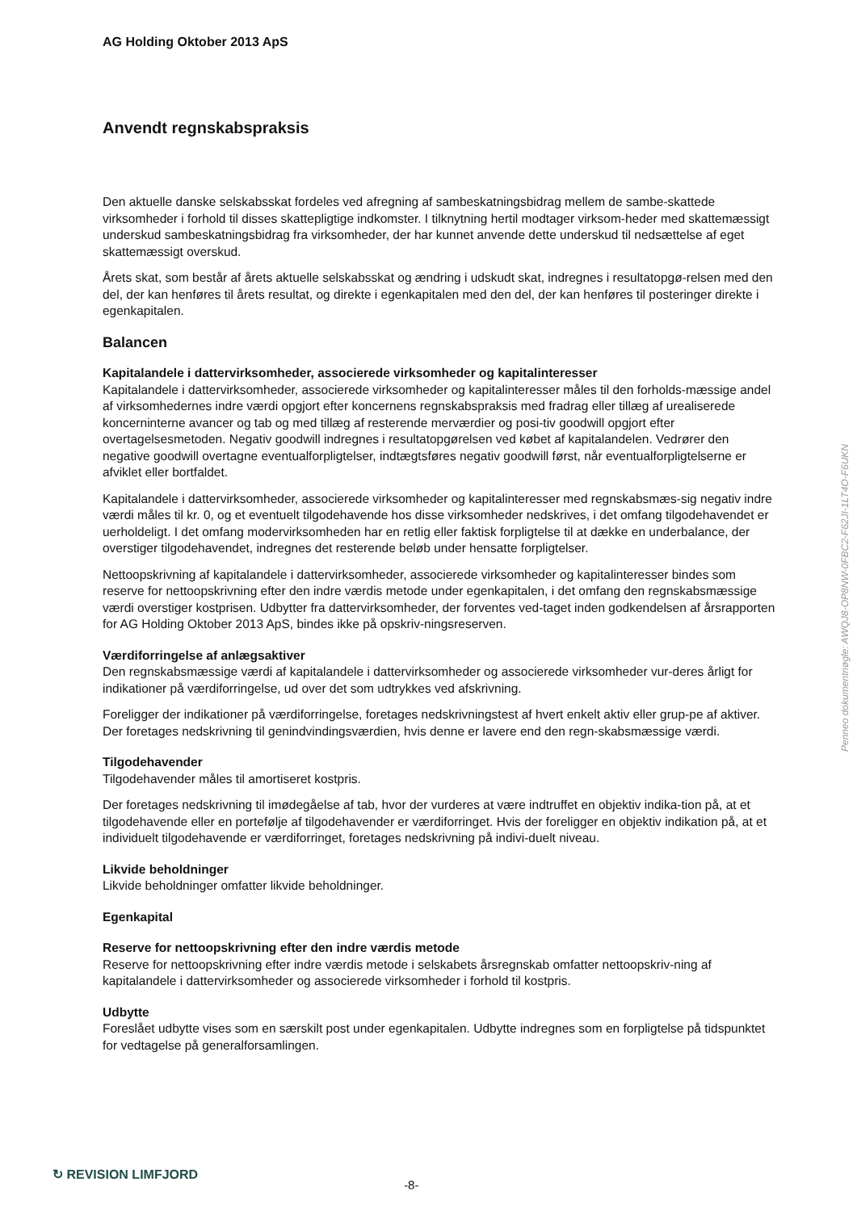AG Holding Oktober 2013 ApS
Anvendt regnskabspraksis
Den aktuelle danske selskabsskat fordeles ved afregning af sambeskatningsbidrag mellem de sambe-skattede virksomheder i forhold til disses skattepligtige indkomster. I tilknytning hertil modtager virksom-heder med skattemæssigt underskud sambeskatningsbidrag fra virksomheder, der har kunnet anvende dette underskud til nedsættelse af eget skattemæssigt overskud.
Årets skat, som består af årets aktuelle selskabsskat og ændring i udskudt skat, indregnes i resultatopgø-relsen med den del, der kan henføres til årets resultat, og direkte i egenkapitalen med den del, der kan henføres til posteringer direkte i egenkapitalen.
Balancen
Kapitalandele i dattervirksomheder, associerede virksomheder og kapitalinteresser
Kapitalandele i dattervirksomheder, associerede virksomheder og kapitalinteresser måles til den forholds-mæssige andel af virksomhedernes indre værdi opgjort efter koncernens regnskabspraksis med fradrag eller tillæg af urealiserede koncerninterne avancer og tab og med tillæg af resterende merværdier og posi-tiv goodwill opgjort efter overtagelsesmetoden. Negativ goodwill indregnes i resultatopgørelsen ved købet af kapitalandelen. Vedrører den negative goodwill overtagne eventualforpligtelser, indtægtsføres negativ goodwill først, når eventualforpligtelserne er afviklet eller bortfaldet.
Kapitalandele i dattervirksomheder, associerede virksomheder og kapitalinteresser med regnskabsmæs-sig negativ indre værdi måles til kr. 0, og et eventuelt tilgodehavende hos disse virksomheder nedskrives, i det omfang tilgodehavendet er uerholdeligt. I det omfang modervirksomheden har en retlig eller faktisk forpligtelse til at dække en underbalance, der overstiger tilgodehavendet, indregnes det resterende beløb under hensatte forpligtelser.
Nettoopskrivning af kapitalandele i dattervirksomheder, associerede virksomheder og kapitalinteresser bindes som reserve for nettoopskrivning efter den indre værdis metode under egenkapitalen, i det omfang den regnskabsmæssige værdi overstiger kostprisen. Udbytter fra dattervirksomheder, der forventes ved-taget inden godkendelsen af årsrapporten for AG Holding Oktober 2013 ApS, bindes ikke på opskriv-ningsreserven.
Værdiforringelse af anlægsaktiver
Den regnskabsmæssige værdi af kapitalandele i dattervirksomheder og associerede virksomheder vur-deres årligt for indikationer på værdiforringelse, ud over det som udtrykkes ved afskrivning.
Foreligger der indikationer på værdiforringelse, foretages nedskrivningstest af hvert enkelt aktiv eller grup-pe af aktiver. Der foretages nedskrivning til genindvindingsværdien, hvis denne er lavere end den regn-skabsmæssige værdi.
Tilgodehavender
Tilgodehavender måles til amortiseret kostpris.
Der foretages nedskrivning til imødegåelse af tab, hvor der vurderes at være indtruffet en objektiv indika-tion på, at et tilgodehavende eller en portefølje af tilgodehavender er værdiforringet. Hvis der foreligger en objektiv indikation på, at et individuelt tilgodehavende er værdiforringet, foretages nedskrivning på indivi-duelt niveau.
Likvide beholdninger
Likvide beholdninger omfatter likvide beholdninger.
Egenkapital
Reserve for nettoopskrivning efter den indre værdis metode
Reserve for nettoopskrivning efter indre værdis metode i selskabets årsregnskab omfatter nettoopskriv-ning af kapitalandele i dattervirksomheder og associerede virksomheder i forhold til kostpris.
Udbytte
Foreslået udbytte vises som en særskilt post under egenkapitalen. Udbytte indregnes som en forpligtelse på tidspunktet for vedtagelse på generalforsamlingen.
Penneo dokumentnøgle: AWQJ8-OP8NW-0FBC2-F62JI-1LT4O-F6UKN
↻ REVISION LIMFJORD
-8-